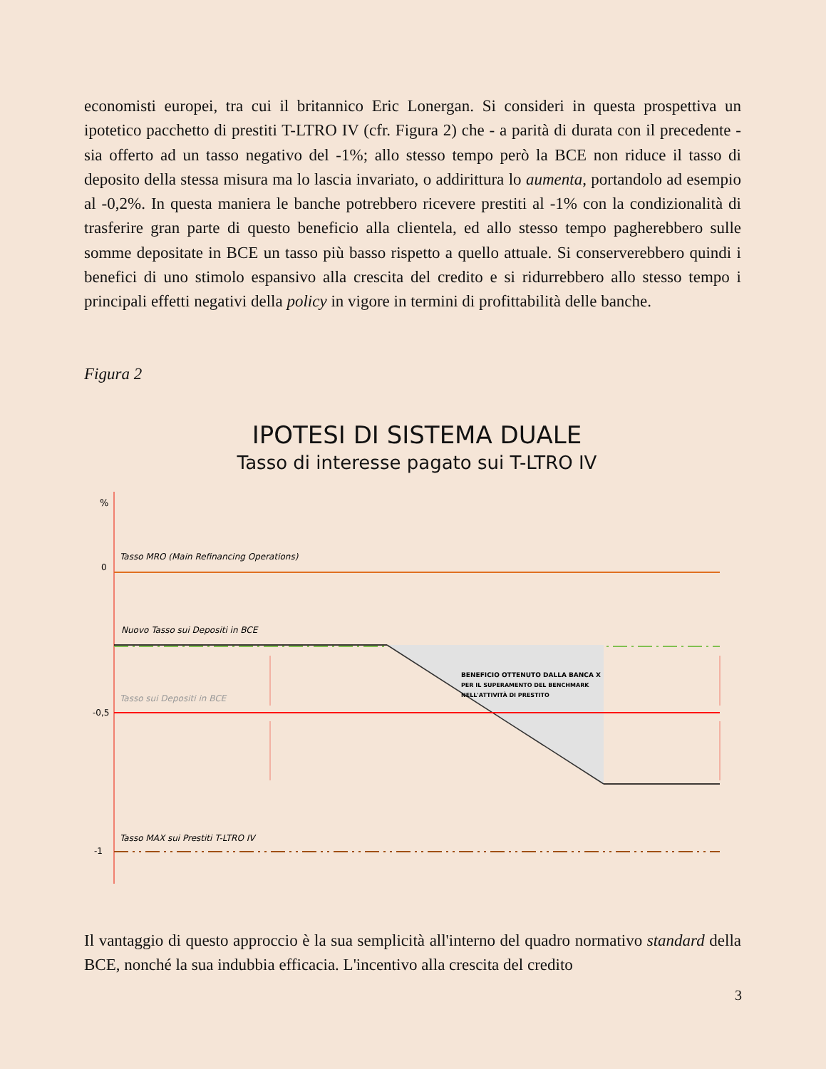economisti europei, tra cui il britannico Eric Lonergan. Si consideri in questa prospettiva un ipotetico pacchetto di prestiti T-LTRO IV (cfr. Figura 2) che - a parità di durata con il precedente - sia offerto ad un tasso negativo del -1%; allo stesso tempo però la BCE non riduce il tasso di deposito della stessa misura ma lo lascia invariato, o addirittura lo aumenta, portandolo ad esempio al -0,2%. In questa maniera le banche potrebbero ricevere prestiti al -1% con la condizionalità di trasferire gran parte di questo beneficio alla clientela, ed allo stesso tempo pagherebbero sulle somme depositate in BCE un tasso più basso rispetto a quello attuale. Si conserverebbero quindi i benefici di uno stimolo espansivo alla crescita del credito e si ridurrebbero allo stesso tempo i principali effetti negativi della policy in vigore in termini di profittabilità delle banche.
Figura 2
IPOTESI DI SISTEMA DUALE
Tasso di interesse pagato sui T-LTRO IV
%
0
Tasso MRO (Main Refinancing Operations)
Nuovo Tasso sui Depositi in BCE
-0,5
Tasso sui Depositi in BCE
BENEFICIO OTTENUTO DALLA BANCA X
PER IL SUPERAMENTO DEL BENCHMARK
NELL'ATTIVITÀ DI PRESTITO
-1
Tasso MAX sui Prestiti T-LTRO IV
Il vantaggio di questo approccio è la sua semplicità all'interno del quadro normativo standard della BCE, nonché la sua indubbia efficacia. L'incentivo alla crescita del credito
3